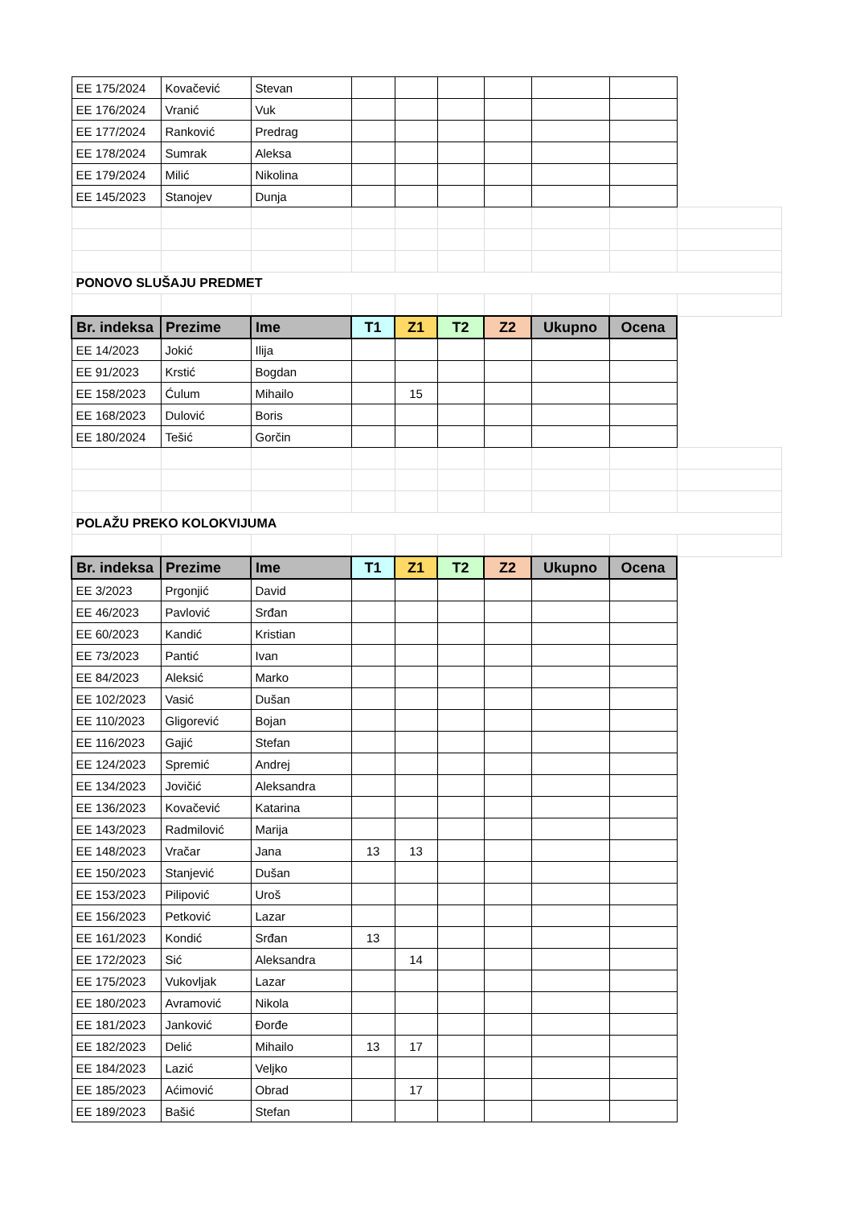| EE 175/2024 | Kovačević | Stevan | | | | | | | |
| EE 176/2024 | Vranić | Vuk | | | | | | | |
| EE 177/2024 | Ranković | Predrag | | | | | | | |
| EE 178/2024 | Sumrak | Aleksa | | | | | | | |
| EE 179/2024 | Milić | Nikolina | | | | | | | |
| EE 145/2023 | Stanojev | Dunja | | | | | | | |
| PONOVO SLUŠAJU PREDMET | | | | | | | | | |
| Br. indeksa | Prezime | Ime | T1 | Z1 | T2 | Z2 | Ukupno | Ocena | |
| EE 14/2023 | Jokić | Ilija | | | | | | | |
| EE 91/2023 | Krstić | Bogdan | | | | | | | |
| EE 158/2023 | Ćulum | Mihailo | | 15 | | | | | |
| EE 168/2023 | Dulović | Boris | | | | | | | |
| EE 180/2024 | Tešić | Gorčin | | | | | | | |
| POLAŽU PREKO KOLOKVIJUMA | | | | | | | | | |
| Br. indeksa | Prezime | Ime | T1 | Z1 | T2 | Z2 | Ukupno | Ocena | |
| EE 3/2023 | Prgonjić | David | | | | | | | |
| EE 46/2023 | Pavlović | Srđan | | | | | | | |
| EE 60/2023 | Kandić | Kristian | | | | | | | |
| EE 73/2023 | Pantić | Ivan | | | | | | | |
| EE 84/2023 | Aleksić | Marko | | | | | | | |
| EE 102/2023 | Vasić | Dušan | | | | | | | |
| EE 110/2023 | Gligorević | Bojan | | | | | | | |
| EE 116/2023 | Gajić | Stefan | | | | | | | |
| EE 124/2023 | Spremić | Andrej | | | | | | | |
| EE 134/2023 | Jovičić | Aleksandra | | | | | | | |
| EE 136/2023 | Kovačević | Katarina | | | | | | | |
| EE 143/2023 | Radmilović | Marija | | | | | | | |
| EE 148/2023 | Vračar | Jana | 13 | 13 | | | | | |
| EE 150/2023 | Stanjević | Dušan | | | | | | | |
| EE 153/2023 | Pilipović | Uroš | | | | | | | |
| EE 156/2023 | Petković | Lazar | | | | | | | |
| EE 161/2023 | Kondić | Srđan | 13 | | | | | | |
| EE 172/2023 | Sić | Aleksandra | | 14 | | | | | |
| EE 175/2023 | Vukovljak | Lazar | | | | | | | |
| EE 180/2023 | Avramović | Nikola | | | | | | | |
| EE 181/2023 | Janković | Đorđe | | | | | | | |
| EE 182/2023 | Delić | Mihailo | 13 | 17 | | | | | |
| EE 184/2023 | Lazić | Veljko | | | | | | | |
| EE 185/2023 | Aćimović | Obrad | | 17 | | | | | |
| EE 189/2023 | Bašić | Stefan | | | | | | | |